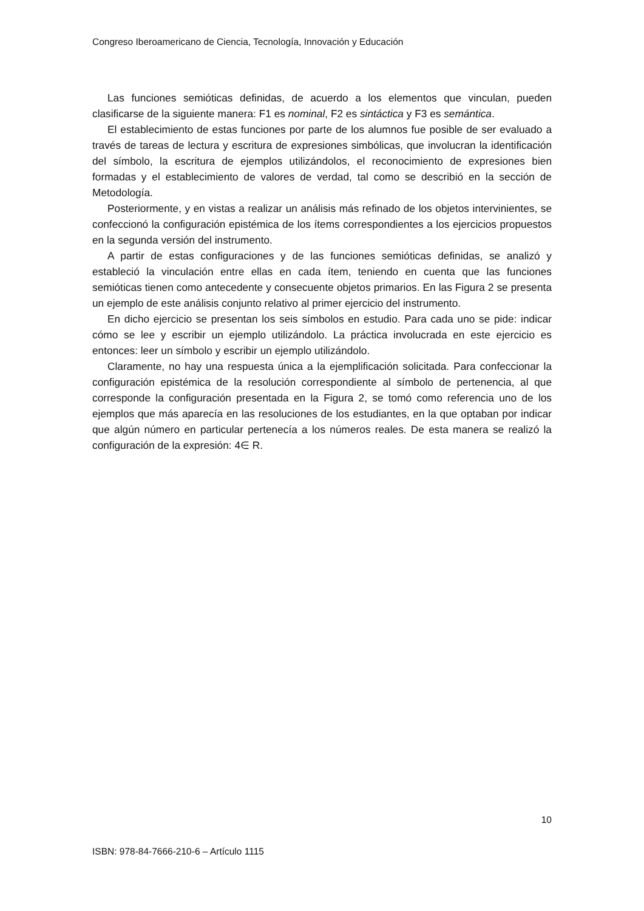Congreso Iberoamericano de Ciencia, Tecnología, Innovación y Educación
Las funciones semióticas definidas, de acuerdo a los elementos que vinculan, pueden clasificarse de la siguiente manera: F1 es nominal, F2 es sintáctica y F3 es semántica.
El establecimiento de estas funciones por parte de los alumnos fue posible de ser evaluado a través de tareas de lectura y escritura de expresiones simbólicas, que involucran la identificación del símbolo, la escritura de ejemplos utilizándolos, el reconocimiento de expresiones bien formadas y el establecimiento de valores de verdad, tal como se describió en la sección de Metodología.
Posteriormente, y en vistas a realizar un análisis más refinado de los objetos intervinientes, se confeccionó la configuración epistémica de los ítems correspondientes a los ejercicios propuestos en la segunda versión del instrumento.
A partir de estas configuraciones y de las funciones semióticas definidas, se analizó y estableció la vinculación entre ellas en cada ítem, teniendo en cuenta que las funciones semióticas tienen como antecedente y consecuente objetos primarios. En las Figura 2 se presenta un ejemplo de este análisis conjunto relativo al primer ejercicio del instrumento.
En dicho ejercicio se presentan los seis símbolos en estudio. Para cada uno se pide: indicar cómo se lee y escribir un ejemplo utilizándolo. La práctica involucrada en este ejercicio es entonces: leer un símbolo y escribir un ejemplo utilizándolo.
Claramente, no hay una respuesta única a la ejemplificación solicitada. Para confeccionar la configuración epistémica de la resolución correspondiente al símbolo de pertenencia, al que corresponde la configuración presentada en la Figura 2, se tomó como referencia uno de los ejemplos que más aparecía en las resoluciones de los estudiantes, en la que optaban por indicar que algún número en particular pertenecía a los números reales. De esta manera se realizó la configuración de la expresión: 4∈ R.
10
ISBN: 978-84-7666-210-6 – Artículo 1115